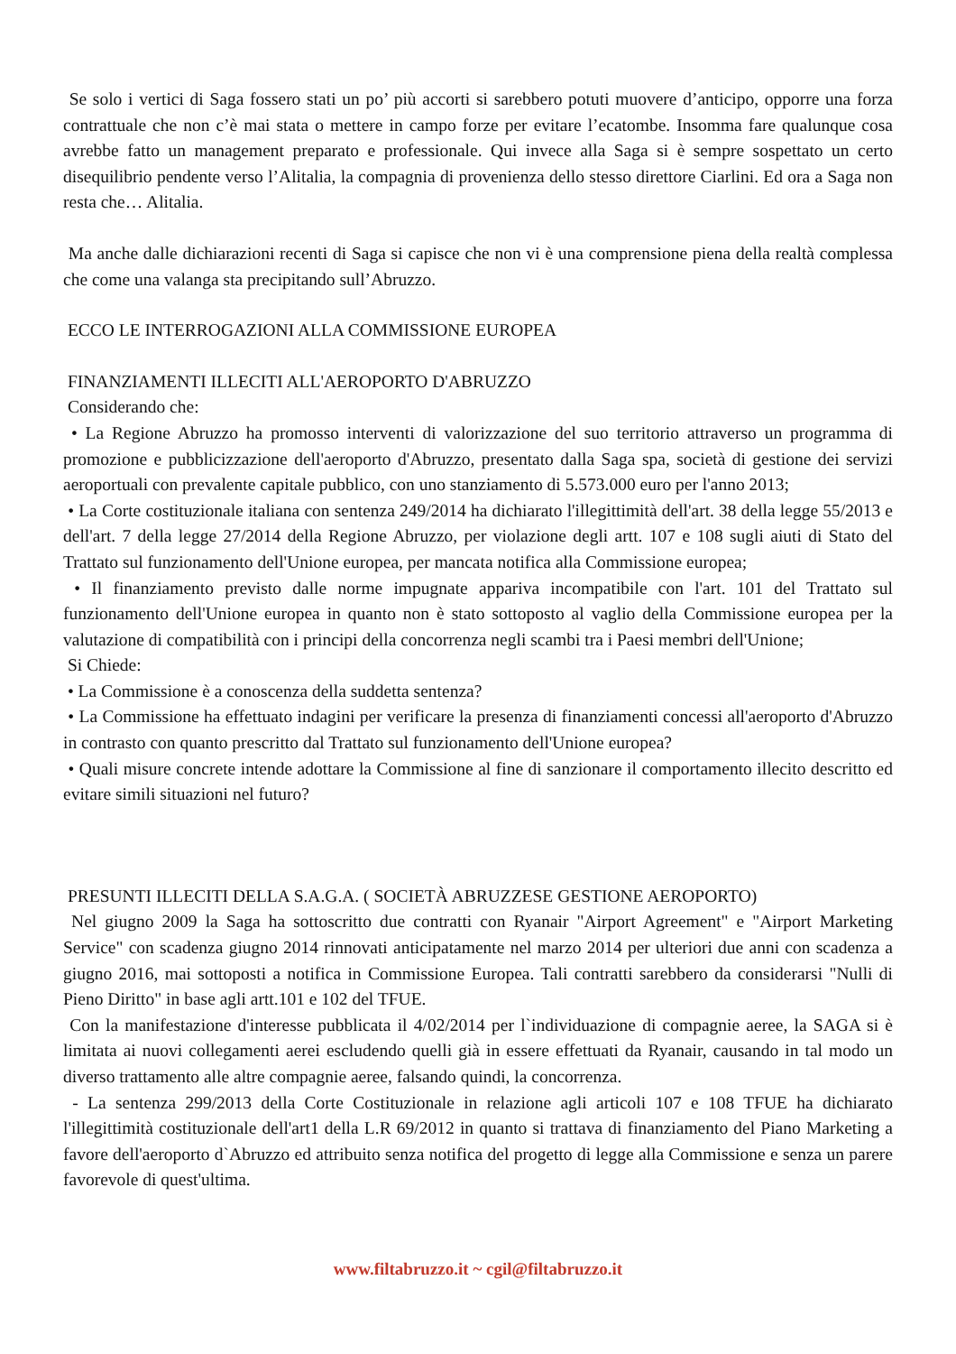Se solo i vertici di Saga fossero stati un po’ più accorti si sarebbero potuti muovere d’anticipo, opporre una forza contrattuale che non c’è mai stata o mettere in campo forze per evitare l’ecatombe. Insomma fare qualunque cosa avrebbe fatto un management preparato e professionale. Qui invece alla Saga si è sempre sospettato un certo disequilibrio pendente verso l’Alitalia, la compagnia di provenienza dello stesso direttore Ciarlini. Ed ora a Saga non resta che… Alitalia.
Ma anche dalle dichiarazioni recenti di Saga si capisce che non vi è una comprensione piena della realtà complessa che come una valanga sta precipitando sull’Abruzzo.
ECCO LE INTERROGAZIONI ALLA COMMISSIONE EUROPEA
FINANZIAMENTI ILLECITI ALL'AEROPORTO D'ABRUZZO
Considerando che:
• La Regione Abruzzo ha promosso interventi di valorizzazione del suo territorio attraverso un programma di promozione e pubblicizzazione dell'aeroporto d'Abruzzo, presentato dalla Saga spa, società di gestione dei servizi aeroportuali con prevalente capitale pubblico, con uno stanziamento di 5.573.000 euro per l'anno 2013;
• La Corte costituzionale italiana con sentenza 249/2014 ha dichiarato l'illegittimità dell'art. 38 della legge 55/2013 e dell'art. 7 della legge 27/2014 della Regione Abruzzo, per violazione degli artt. 107 e 108 sugli aiuti di Stato del Trattato sul funzionamento dell'Unione europea, per mancata notifica alla Commissione europea;
• Il finanziamento previsto dalle norme impugnate appariva incompatibile con l'art. 101 del Trattato sul funzionamento dell'Unione europea in quanto non è stato sottoposto al vaglio della Commissione europea per la valutazione di compatibilità con i principi della concorrenza negli scambi tra i Paesi membri dell'Unione;
Si Chiede:
• La Commissione è a conoscenza della suddetta sentenza?
• La Commissione ha effettuato indagini per verificare la presenza di finanziamenti concessi all'aeroporto d'Abruzzo in contrasto con quanto prescritto dal Trattato sul funzionamento dell'Unione europea?
• Quali misure concrete intende adottare la Commissione al fine di sanzionare il comportamento illecito descritto ed evitare simili situazioni nel futuro?
PRESUNTI ILLECITI DELLA S.A.G.A. ( SOCIETÀ ABRUZZESE GESTIONE AEROPORTO)
Nel giugno 2009 la Saga ha sottoscritto due contratti con Ryanair "Airport Agreement" e "Airport Marketing Service" con scadenza giugno 2014 rinnovati anticipatamente nel marzo 2014 per ulteriori due anni con scadenza a giugno 2016, mai sottoposti a notifica in Commissione Europea. Tali contratti sarebbero da considerarsi "Nulli di Pieno Diritto" in base agli artt.101 e 102 del TFUE.
Con la manifestazione d'interesse pubblicata il 4/02/2014 per l`individuazione di compagnie aeree, la SAGA si è limitata ai nuovi collegamenti aerei escludendo quelli già in essere effettuati da Ryanair, causando in tal modo un diverso trattamento alle altre compagnie aeree, falsando quindi, la concorrenza.
- La sentenza 299/2013 della Corte Costituzionale in relazione agli articoli 107 e 108 TFUE ha dichiarato l'illegittimità costituzionale dell'art1 della L.R 69/2012 in quanto si trattava di finanziamento del Piano Marketing a favore dell'aeroporto d`Abruzzo ed attribuito senza notifica del progetto di legge alla Commissione e senza un parere favorevole di quest'ultima.
www.filtabruzzo.it ~ cgil@filtabruzzo.it